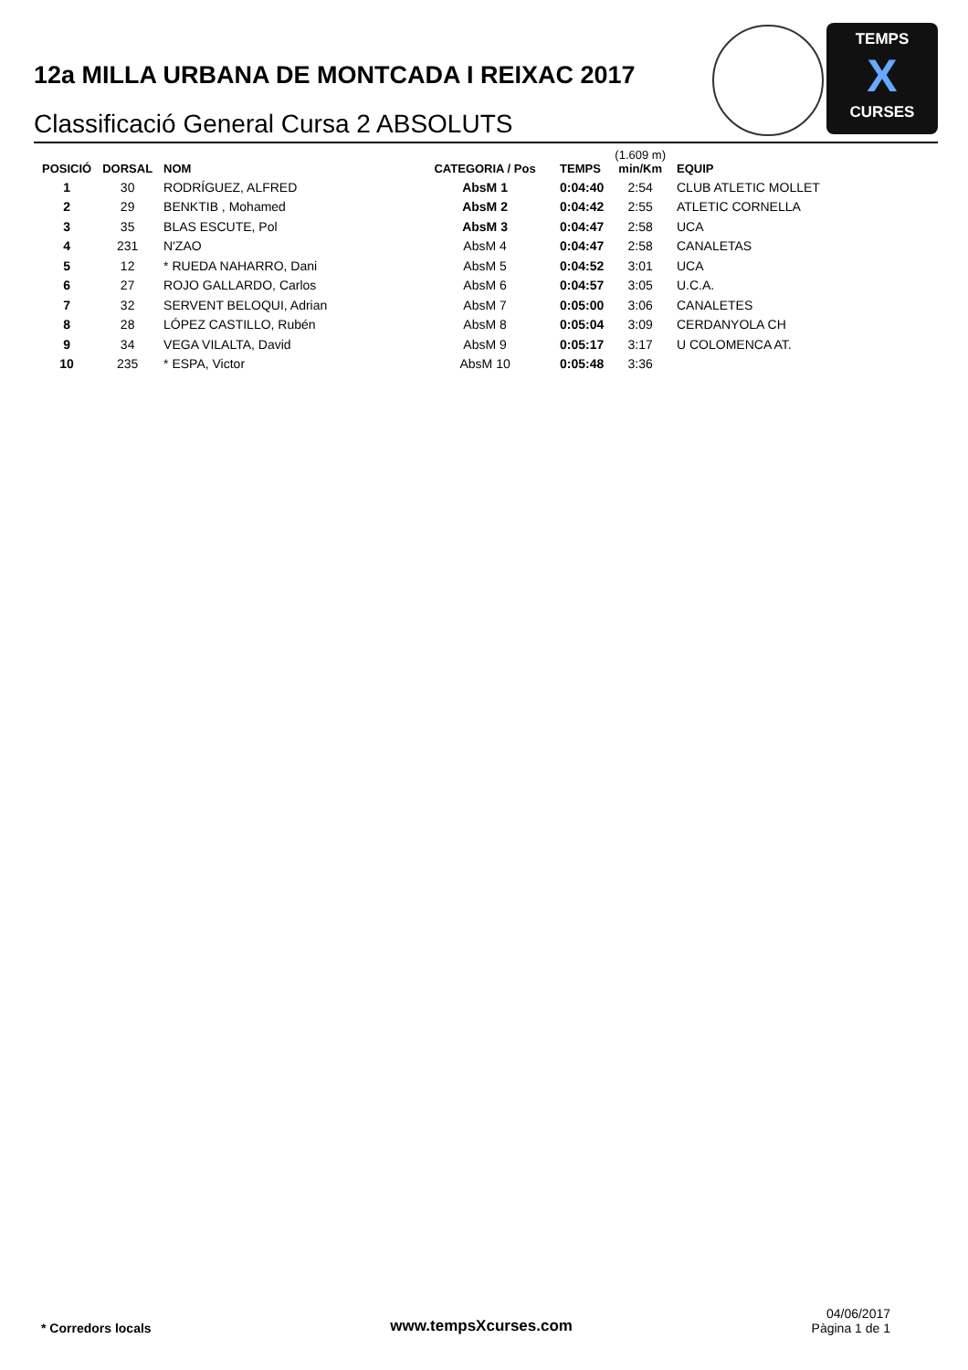12a MILLA URBANA DE MONTCADA I REIXAC 2017
Classificació General Cursa 2 ABSOLUTS
TEMPS
X
CURSES
| POSICIÓ | DORSAL | NOM | CATEGORIA / Pos | TEMPS | (1.609 m) min/Km | EQUIP |
| --- | --- | --- | --- | --- | --- | --- |
| 1 | 30 | RODRÍGUEZ, ALFRED | AbsM 1 | 0:04:40 | 2:54 | CLUB ATLETIC MOLLET |
| 2 | 29 | BENKTIB , Mohamed | AbsM 2 | 0:04:42 | 2:55 | ATLETIC CORNELLA |
| 3 | 35 | BLAS ESCUTE, Pol | AbsM 3 | 0:04:47 | 2:58 | UCA |
| 4 | 231 | N'ZAO | AbsM 4 | 0:04:47 | 2:58 | CANALETAS |
| 5 | 12 | * RUEDA NAHARRO, Dani | AbsM 5 | 0:04:52 | 3:01 | UCA |
| 6 | 27 | ROJO GALLARDO, Carlos | AbsM 6 | 0:04:57 | 3:05 | U.C.A. |
| 7 | 32 | SERVENT BELOQUI, Adrian | AbsM 7 | 0:05:00 | 3:06 | CANALETES |
| 8 | 28 | LÓPEZ CASTILLO, Rubén | AbsM 8 | 0:05:04 | 3:09 | CERDANYOLA CH |
| 9 | 34 | VEGA VILALTA, David | AbsM 9 | 0:05:17 | 3:17 | U COLOMENCA AT. |
| 10 | 235 | * ESPA, Victor | AbsM 10 | 0:05:48 | 3:36 | |
* Corredors locals www.tempsXcurses.com
04/06/2017
Pàgina 1 de 1